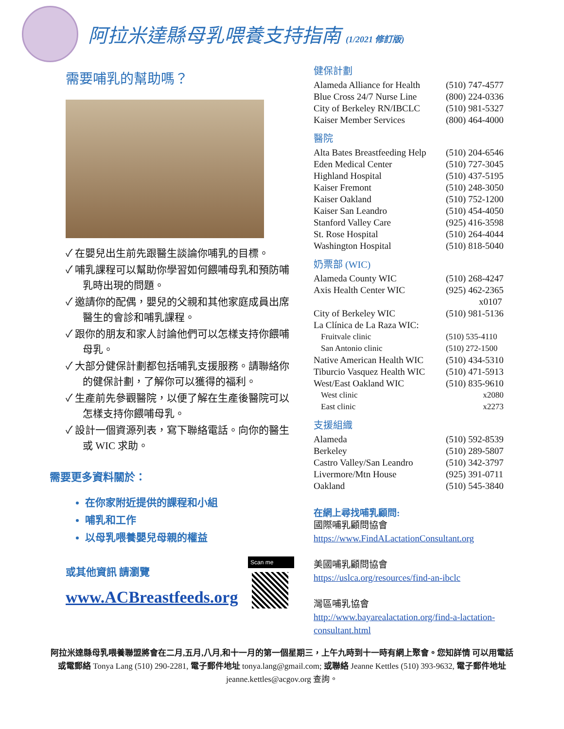阿拉米達縣母乳喂養支持指南 (1/2021 修訂版)
需要哺乳的幫助嗎？
✓ 在嬰兒出生前先跟醫生談論你哺乳的目標。
✓ 哺乳課程可以幫助你學習如何餵哺母乳和預防哺乳時出現的問題。
✓ 邀請你的配偶，嬰兒的父親和其他家庭成員出席醫生的會診和哺乳課程。
✓ 跟你的朋友和家人討論他們可以怎樣支持你餵哺母乳。
✓ 大部分健保計劃都包括哺乳支援服務。請聯絡你的健保計劃，了解你可以獲得的福利。
✓ 生產前先參觀醫院，以便了解在生產後醫院可以怎樣支持你餵哺母乳。
✓ 設計一個資源列表，寫下聯絡電話。向你的醫生或 WIC 求助。
需要更多資料關於：
在你家附近提供的課程和小組
哺乳和工作
以母乳喂養嬰兒母親的權益
或其他資訊 請瀏覽
www.ACBreastfeeds.org
Scan me
健保計劃
| Alameda Alliance for Health | (510) 747-4577 |
| Blue Cross 24/7 Nurse Line | (800) 224-0336 |
| City of Berkeley RN/IBCLC | (510) 981-5327 |
| Kaiser Member Services | (800) 464-4000 |
醫院
| Alta Bates Breastfeeding Help | (510) 204-6546 |
| Eden Medical Center | (510) 727-3045 |
| Highland Hospital | (510) 437-5195 |
| Kaiser Fremont | (510) 248-3050 |
| Kaiser Oakland | (510) 752-1200 |
| Kaiser San Leandro | (510) 454-4050 |
| Stanford Valley Care | (925) 416-3598 |
| St. Rose Hospital | (510) 264-4044 |
| Washington Hospital | (510) 818-5040 |
奶票部 (WIC)
| Alameda County WIC | (510) 268-4247 |
| Axis Health Center WIC | (925) 462-2365 x0107 |
| City of Berkeley WIC | (510) 981-5136 |
| La Clínica de La Raza WIC: | |
| Fruitvale clinic | (510) 535-4110 |
| San Antonio clinic | (510) 272-1500 |
| Native American Health WIC | (510) 434-5310 |
| Tiburcio Vasquez Health WIC | (510) 471-5913 |
| West/East Oakland WIC | (510) 835-9610 |
| West clinic | x2080 |
| East clinic | x2273 |
支援組織
| Alameda | (510) 592-8539 |
| Berkeley | (510) 289-5807 |
| Castro Valley/San Leandro | (510) 342-3797 |
| Livermore/Mtn House | (925) 391-0711 |
| Oakland | (510) 545-3840 |
在網上尋找哺乳顧問:
國際哺乳顧問協會
https://www.FindALactationConsultant.org
美國哺乳顧問協會
https://uslca.org/resources/find-an-ibclc
灣區哺乳協會
http://www.bayarealactation.org/find-a-lactation-consultant.html
阿拉米達縣母乳喂養聯盟將會在二月,五月,八月,和十一月的第一個星期三，上午九時到十一時有網上聚會。您知詳情 可以用電話或電郵絡 Tonya Lang (510) 290-2281, 電子郵件地址 tonya.lang@gmail.com; 或聯絡 Jeanne Kettles (510) 393-9632, 電子郵件地址 jeanne.kettles@acgov.org 查詢。